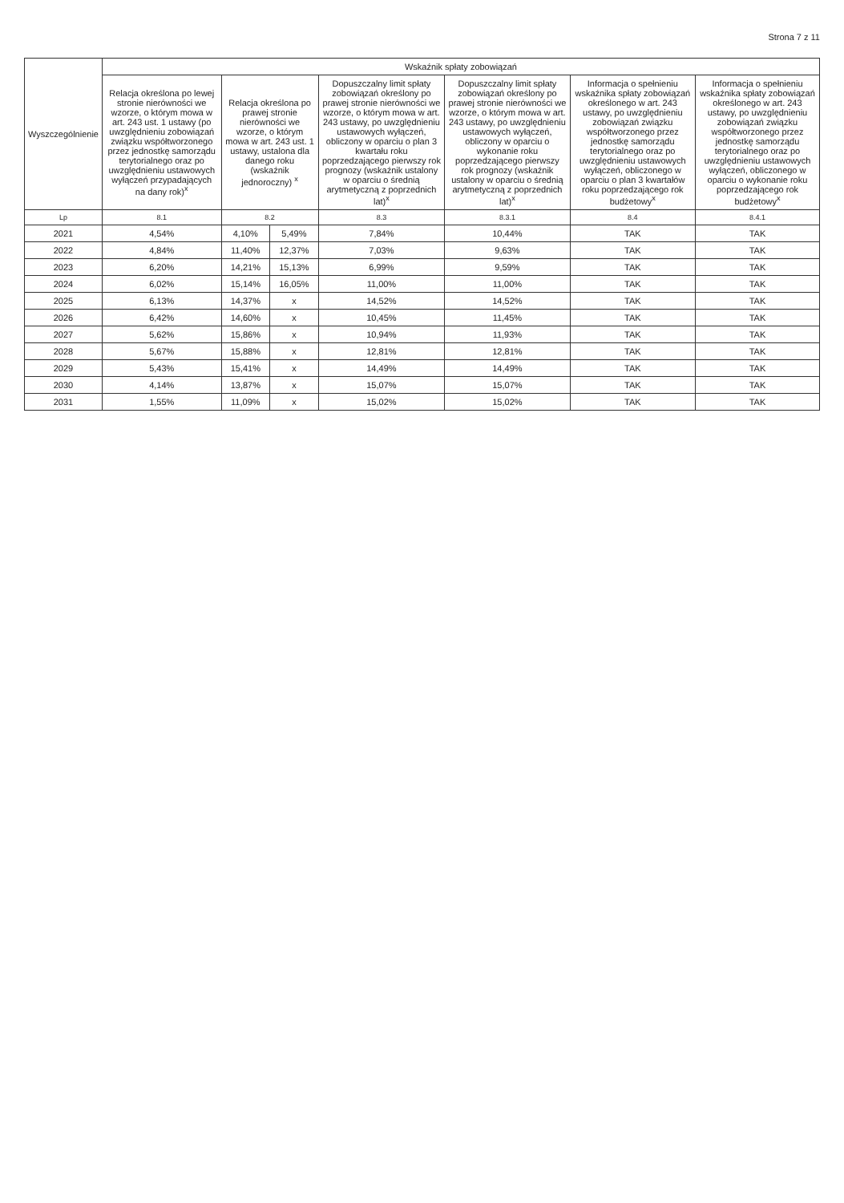Strona 7 z 11
| Wyszczególnienie | Wskaźnik spłaty zobowiązań | | | | | | |
| --- | --- | --- | --- | --- | --- | --- | --- |
| | Relacja określona po lewej stronie nierówności we wzorze, o którym mowa w art. 243 ust. 1 ustawy (po uwzględnieniu zobowiązań związku współtworzonego przez jednostkę samorządu terytorialnego oraz po uwzględnieniu ustawowych wyłączeń przypadających na dany rok)<sup>x</sup> | Relacja określona po prawej stronie nierówności we wzorze, o którym mowa w art. 243 ust. 1 ustawy, ustalona dla danego roku (wskaźnik jednoroczny) <sup>x</sup> | | Dopuszczalny limit spłaty zobowiązań określony po prawej stronie nierówności we wzorze, o którym mowa w art. 243 ustawy, po uwzględnieniu ustawowych wyłączeń, obliczony w oparciu o plan 3 kwartału roku poprzedzającego pierwszy rok prognozy (wskaźnik ustalony w oparciu o średnią arytmetyczną z poprzednich lat)<sup>x</sup> | Dopuszczalny limit spłaty zobowiązań określony po prawej stronie nierówności we wzorze, o którym mowa w art. 243 ustawy, po uwzględnieniu ustawowych wyłączeń, obliczony w oparciu o wykonanie roku poprzedzającego pierwszy rok prognozy (wskaźnik ustalony w oparciu o średnią arytmetyczną z poprzednich lat)<sup>x</sup> | Informacja o spełnieniu wskaźnika spłaty zobowiązań określonego w art. 243 ustawy, po uwzględnieniu zobowiązań związku współtworzonego przez jednostkę samorządu terytorialnego oraz po uwzględnieniu ustawowych wyłączeń, obliczonego w oparciu o plan 3 kwartałów roku poprzedzającego rok budżetowy<sup>x</sup> | Informacja o spełnieniu wskaźnika spłaty zobowiązań określonego w art. 243 ustawy, po uwzględnieniu zobowiązań związku współtworzonego przez jednostkę samorządu terytorialnego oraz po uwzględnieniu ustawowych wyłączeń, obliczonego w oparciu o wykonanie roku poprzedzającego rok budżetowy<sup>x</sup> |
| Lp | 8.1 | 8.2 | | 8.3 | 8.3.1 | 8.4 | 8.4.1 |
| 2021 | 4,54% | 4,10% | 5,49% | 7,84% | 10,44% | TAK | TAK |
| 2022 | 4,84% | 11,40% | 12,37% | 7,03% | 9,63% | TAK | TAK |
| 2023 | 6,20% | 14,21% | 15,13% | 6,99% | 9,59% | TAK | TAK |
| 2024 | 6,02% | 15,14% | 16,05% | 11,00% | 11,00% | TAK | TAK |
| 2025 | 6,13% | 14,37% | x | 14,52% | 14,52% | TAK | TAK |
| 2026 | 6,42% | 14,60% | x | 10,45% | 11,45% | TAK | TAK |
| 2027 | 5,62% | 15,86% | x | 10,94% | 11,93% | TAK | TAK |
| 2028 | 5,67% | 15,88% | x | 12,81% | 12,81% | TAK | TAK |
| 2029 | 5,43% | 15,41% | x | 14,49% | 14,49% | TAK | TAK |
| 2030 | 4,14% | 13,87% | x | 15,07% | 15,07% | TAK | TAK |
| 2031 | 1,55% | 11,09% | x | 15,02% | 15,02% | TAK | TAK |